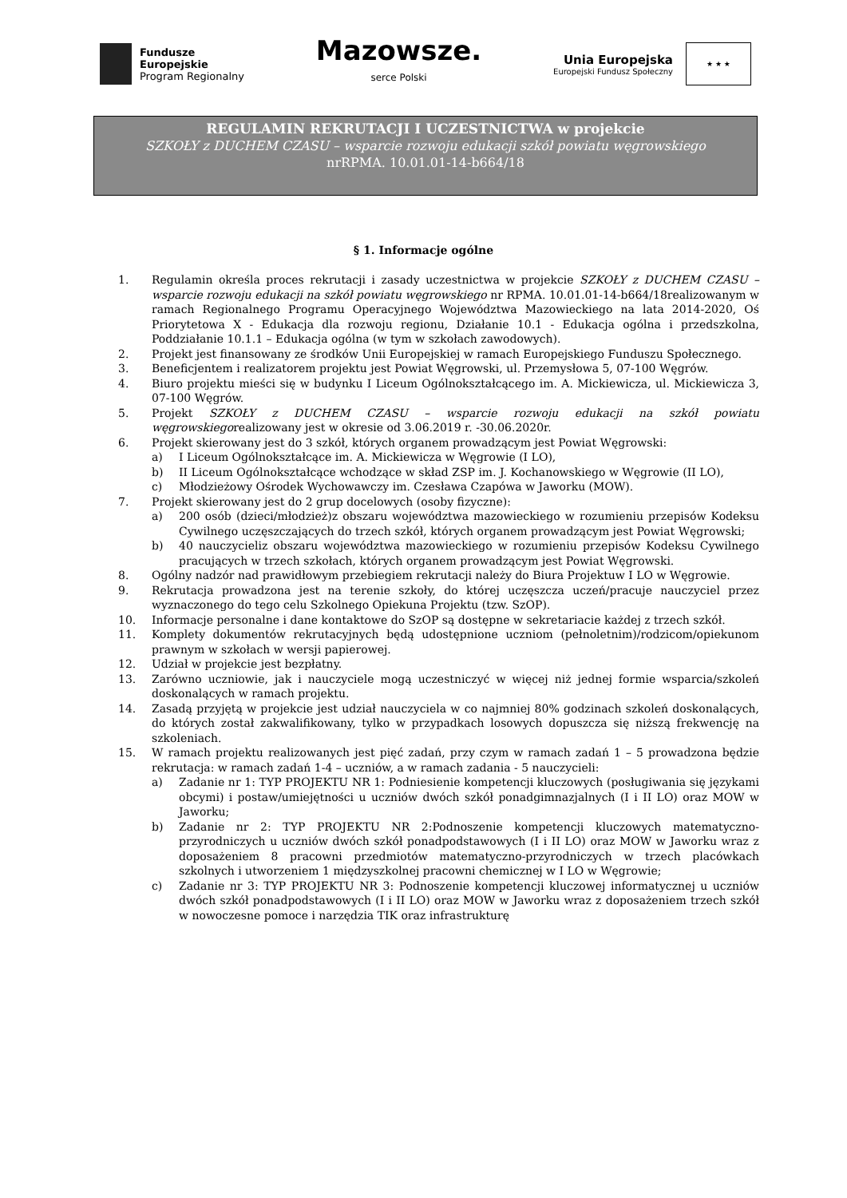Fundusze
Europejskie
Program Regionalny
Mazowsze.
serce Polski
Unia Europejska
Europejski Fundusz Społeczny
★ ★ ★
REGULAMIN REKRUTACJI I UCZESTNICTWA w projekcie
SZKOŁY z DUCHEM CZASU – wsparcie rozwoju edukacji szkół powiatu węgrowskiego
nrRPMA. 10.01.01-14-b664/18
§ 1. Informacje ogólne
1. Regulamin określa proces rekrutacji i zasady uczestnictwa w projekcie SZKOŁY z DUCHEM CZASU – wsparcie rozwoju edukacji na szkół powiatu węgrowskiego nr RPMA. 10.01.01-14-b664/18realizowanym w ramach Regionalnego Programu Operacyjnego Województwa Mazowieckiego na lata 2014-2020, Oś Priorytetowa X - Edukacja dla rozwoju regionu, Działanie 10.1 - Edukacja ogólna i przedszkolna, Poddziałanie 10.1.1 – Edukacja ogólna (w tym w szkołach zawodowych).
2. Projekt jest finansowany ze środków Unii Europejskiej w ramach Europejskiego Funduszu Społecznego.
3. Beneficjentem i realizatorem projektu jest Powiat Węgrowski, ul. Przemysłowa 5, 07-100 Węgrów.
4. Biuro projektu mieści się w budynku I Liceum Ogólnokształcącego im. A. Mickiewicza, ul. Mickiewicza 3, 07-100 Węgrów.
5. Projekt SZKOŁY z DUCHEM CZASU – wsparcie rozwoju edukacji na szkół powiatu węgrowskiegorealizowany jest w okresie od 3.06.2019 r. -30.06.2020r.
6. Projekt skierowany jest do 3 szkół, których organem prowadzącym jest Powiat Węgrowski:
a) I Liceum Ogólnokształcące im. A. Mickiewicza w Węgrowie (I LO),
b) II Liceum Ogólnokształcące wchodzące w skład ZSP im. J. Kochanowskiego w Węgrowie (II LO),
c) Młodzieżowy Ośrodek Wychowawczy im. Czesława Czapówa w Jaworku (MOW).
7. Projekt skierowany jest do 2 grup docelowych (osoby fizyczne):
a) 200 osób (dzieci/młodzież)z obszaru województwa mazowieckiego w rozumieniu przepisów Kodeksu Cywilnego uczęszczających do trzech szkół, których organem prowadzącym jest Powiat Węgrowski;
b) 40 nauczycieliz obszaru województwa mazowieckiego w rozumieniu przepisów Kodeksu Cywilnego pracujących w trzech szkołach, których organem prowadzącym jest Powiat Węgrowski.
8. Ogólny nadzór nad prawidłowym przebiegiem rekrutacji należy do Biura Projektuw I LO w Węgrowie.
9. Rekrutacja prowadzona jest na terenie szkoły, do której uczęszcza uczeń/pracuje nauczyciel przez wyznaczonego do tego celu Szkolnego Opiekuna Projektu (tzw. SzOP).
10. Informacje personalne i dane kontaktowe do SzOP są dostępne w sekretariacie każdej z trzech szkół.
11. Komplety dokumentów rekrutacyjnych będą udostępnione uczniom (pełnoletnim)/rodzicom/opiekunom prawnym w szkołach w wersji papierowej.
12. Udział w projekcie jest bezpłatny.
13. Zarówno uczniowie, jak i nauczyciele mogą uczestniczyć w więcej niż jednej formie wsparcia/szkoleń doskonalących w ramach projektu.
14. Zasadą przyjętą w projekcie jest udział nauczyciela w co najmniej 80% godzinach szkoleń doskonalących, do których został zakwalifikowany, tylko w przypadkach losowych dopuszcza się niższą frekwencję na szkoleniach.
15. W ramach projektu realizowanych jest pięć zadań, przy czym w ramach zadań 1 – 5 prowadzona będzie rekrutacja: w ramach zadań 1-4 – uczniów, a w ramach zadania - 5 nauczycieli:
a) Zadanie nr 1: TYP PROJEKTU NR 1: Podniesienie kompetencji kluczowych (posługiwania się językami obcymi) i postaw/umiejętności u uczniów dwóch szkół ponadgimnazjalnych (I i II LO) oraz MOW w Jaworku;
b) Zadanie nr 2: TYP PROJEKTU NR 2:Podnoszenie kompetencji kluczowych matematyczno-przyrodniczych u uczniów dwóch szkół ponadpodstawowych (I i II LO) oraz MOW w Jaworku wraz z doposażeniem 8 pracowni przedmiotów matematyczno-przyrodniczych w trzech placówkach szkolnych i utworzeniem 1 międzyszkolnej pracowni chemicznej w I LO w Węgrowie;
c) Zadanie nr 3: TYP PROJEKTU NR 3: Podnoszenie kompetencji kluczowej informatycznej u uczniów dwóch szkół ponadpodstawowych (I i II LO) oraz MOW w Jaworku wraz z doposażeniem trzech szkół w nowoczesne pomoce i narzędzia TIK oraz infrastrukturę